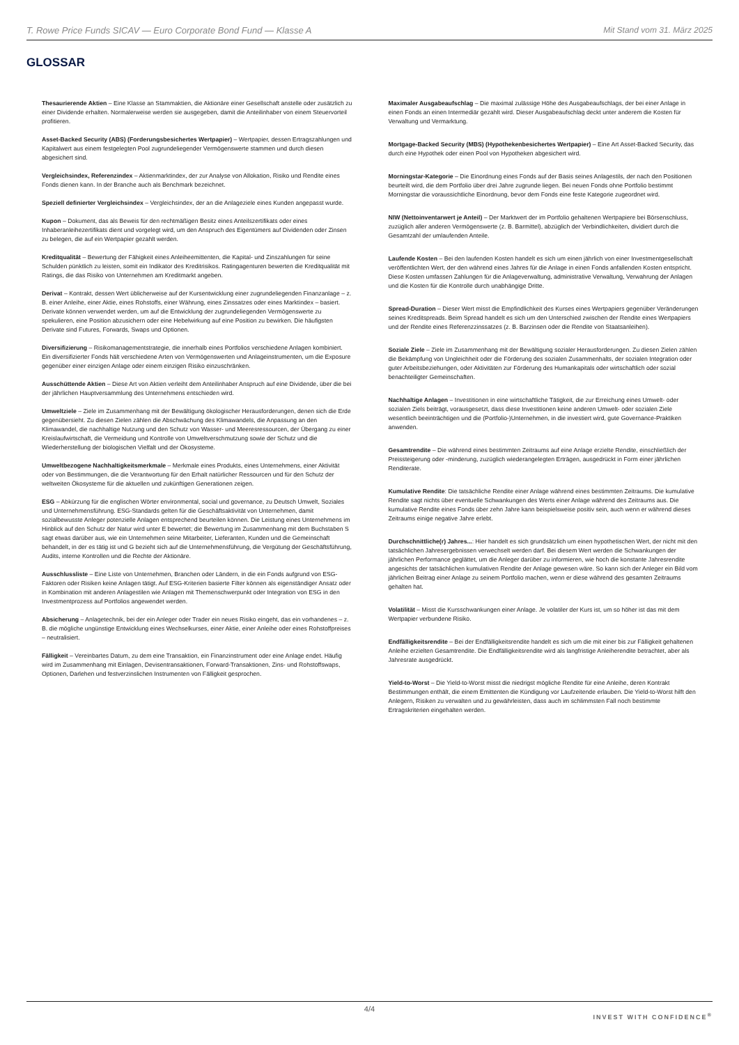T. Rowe Price Funds SICAV — Euro Corporate Bond Fund — Klasse A Mit Stand vom 31. März 2025
GLOSSAR
Thesaurierende Aktien – Eine Klasse an Stammaktien, die Aktionäre einer Gesellschaft anstelle oder zusätzlich zu einer Dividende erhalten. Normalerweise werden sie ausgegeben, damit die Anteilinhaber von einem Steuervorteil profitieren.
Asset-Backed Security (ABS) (Forderungsbesichertes Wertpapier) – Wertpapier, dessen Ertragszahlungen und Kapitalwert aus einem festgelegten Pool zugrundeliegender Vermögenswerte stammen und durch diesen abgesichert sind.
Vergleichsindex, Referenzindex – Aktienmarktindex, der zur Analyse von Allokation, Risiko und Rendite eines Fonds dienen kann. In der Branche auch als Benchmark bezeichnet.
Speziell definierter Vergleichsindex – Vergleichsindex, der an die Anlageziele eines Kunden angepasst wurde.
Kupon – Dokument, das als Beweis für den rechtmäßigen Besitz eines Anteilszertifikats oder eines Inhaberanleihezertifikats dient und vorgelegt wird, um den Anspruch des Eigentümers auf Dividenden oder Zinsen zu belegen, die auf ein Wertpapier gezahlt werden.
Kreditqualität – Bewertung der Fähigkeit eines Anleiheemittenten, die Kapital- und Zinszahlungen für seine Schulden pünktlich zu leisten, somit ein Indikator des Kreditrisikos. Ratingagenturen bewerten die Kreditqualität mit Ratings, die das Risiko von Unternehmen am Kreditmarkt angeben.
Derivat – Kontrakt, dessen Wert üblicherweise auf der Kursentwicklung einer zugrundeliegenden Finanzanlage – z. B. einer Anleihe, einer Aktie, eines Rohstoffs, einer Währung, eines Zinssatzes oder eines Marktindex – basiert. Derivate können verwendet werden, um auf die Entwicklung der zugrundeliegenden Vermögenswerte zu spekulieren, eine Position abzusichern oder eine Hebelwirkung auf eine Position zu bewirken. Die häufigsten Derivate sind Futures, Forwards, Swaps und Optionen.
Diversifizierung – Risikomanagementstrategie, die innerhalb eines Portfolios verschiedene Anlagen kombiniert. Ein diversifizierter Fonds hält verschiedene Arten von Vermögenswerten und Anlageinstrumenten, um die Exposure gegenüber einer einzigen Anlage oder einem einzigen Risiko einzuschränken.
Ausschüttende Aktien – Diese Art von Aktien verleiht dem Anteilinhaber Anspruch auf eine Dividende, über die bei der jährlichen Hauptversammlung des Unternehmens entschieden wird.
Umweltziele – Ziele im Zusammenhang mit der Bewältigung ökologischer Herausforderungen, denen sich die Erde gegenübersieht. Zu diesen Zielen zählen die Abschwächung des Klimawandels, die Anpassung an den Klimawandel, die nachhaltige Nutzung und den Schutz von Wasser- und Meeresressourcen, der Übergang zu einer Kreislaufwirtschaft, die Vermeidung und Kontrolle von Umweltverschmutzung sowie der Schutz und die Wiederherstellung der biologischen Vielfalt und der Ökosysteme.
Umweltbezogene Nachhaltigkeitsmerkmale – Merkmale eines Produkts, eines Unternehmens, einer Aktivität oder von Bestimmungen, die die Verantwortung für den Erhalt natürlicher Ressourcen und für den Schutz der weltweiten Ökosysteme für die aktuellen und zukünftigen Generationen zeigen.
ESG – Abkürzung für die englischen Wörter environmental, social und governance, zu Deutsch Umwelt, Soziales und Unternehmensführung. ESG-Standards gelten für die Geschäftsaktivität von Unternehmen, damit sozialbewusste Anleger potenzielle Anlagen entsprechend beurteilen können. Die Leistung eines Unternehmens im Hinblick auf den Schutz der Natur wird unter E bewertet; die Bewertung im Zusammenhang mit dem Buchstaben S sagt etwas darüber aus, wie ein Unternehmen seine Mitarbeiter, Lieferanten, Kunden und die Gemeinschaft behandelt, in der es tätig ist und G bezieht sich auf die Unternehmensführung, die Vergütung der Geschäftsführung, Audits, interne Kontrollen und die Rechte der Aktionäre.
Ausschlussliste – Eine Liste von Unternehmen, Branchen oder Ländern, in die ein Fonds aufgrund von ESG-Faktoren oder Risiken keine Anlagen tätigt. Auf ESG-Kriterien basierte Filter können als eigenständiger Ansatz oder in Kombination mit anderen Anlagestilen wie Anlagen mit Themenschwerpunkt oder Integration von ESG in den Investmentprozess auf Portfolios angewendet werden.
Absicherung – Anlagetechnik, bei der ein Anleger oder Trader ein neues Risiko eingeht, das ein vorhandenes – z. B. die mögliche ungünstige Entwicklung eines Wechselkurses, einer Aktie, einer Anleihe oder eines Rohstoffpreises – neutralisiert.
Fälligkeit – Vereinbartes Datum, zu dem eine Transaktion, ein Finanzinstrument oder eine Anlage endet. Häufig wird im Zusammenhang mit Einlagen, Devisentransaktionen, Forward-Transaktionen, Zins- und Rohstoffswaps, Optionen, Darlehen und festverzinslichen Instrumenten von Fälligkeit gesprochen.
Maximaler Ausgabeaufschlag – Die maximal zulässige Höhe des Ausgabeaufschlags, der bei einer Anlage in einen Fonds an einen Intermediär gezahlt wird. Dieser Ausgabeaufschlag deckt unter anderem die Kosten für Verwaltung und Vermarktung.
Mortgage-Backed Security (MBS) (Hypothekenbesichertes Wertpapier) – Eine Art Asset-Backed Security, das durch eine Hypothek oder einen Pool von Hypotheken abgesichert wird.
Morningstar-Kategorie – Die Einordnung eines Fonds auf der Basis seines Anlagestils, der nach den Positionen beurteilt wird, die dem Portfolio über drei Jahre zugrunde liegen. Bei neuen Fonds ohne Portfolio bestimmt Morningstar die voraussichtliche Einordnung, bevor dem Fonds eine feste Kategorie zugeordnet wird.
NIW (Nettoinventarwert je Anteil) – Der Marktwert der im Portfolio gehaltenen Wertpapiere bei Börsenschluss, zuzüglich aller anderen Vermögenswerte (z. B. Barmittel), abzüglich der Verbindlichkeiten, dividiert durch die Gesamtzahl der umlaufenden Anteile.
Laufende Kosten – Bei den laufenden Kosten handelt es sich um einen jährlich von einer Investmentgesellschaft veröffentlichten Wert, der den während eines Jahres für die Anlage in einen Fonds anfallenden Kosten entspricht. Diese Kosten umfassen Zahlungen für die Anlageverwaltung, administrative Verwaltung, Verwahrung der Anlagen und die Kosten für die Kontrolle durch unabhängige Dritte.
Spread-Duration – Dieser Wert misst die Empfindlichkeit des Kurses eines Wertpapiers gegenüber Veränderungen seines Kreditspreads. Beim Spread handelt es sich um den Unterschied zwischen der Rendite eines Wertpapiers und der Rendite eines Referenzzinssatzes (z. B. Barzinsen oder die Rendite von Staatsanleihen).
Soziale Ziele – Ziele im Zusammenhang mit der Bewältigung sozialer Herausforderungen. Zu diesen Zielen zählen die Bekämpfung von Ungleichheit oder die Förderung des sozialen Zusammenhalts, der sozialen Integration oder guter Arbeitsbeziehungen, oder Aktivitäten zur Förderung des Humankapitals oder wirtschaftlich oder sozial benachteiligter Gemeinschaften.
Nachhaltige Anlagen – Investitionen in eine wirtschaftliche Tätigkeit, die zur Erreichung eines Umwelt- oder sozialen Ziels beiträgt, vorausgesetzt, dass diese Investitionen keine anderen Umwelt- oder sozialen Ziele wesentlich beeinträchtigen und die (Portfolio-)Unternehmen, in die investiert wird, gute Governance-Praktiken anwenden.
Gesamtrendite – Die während eines bestimmten Zeitraums auf eine Anlage erzielte Rendite, einschließlich der Preissteigerung oder -minderung, zuzüglich wiederangelegten Erträgen, ausgedrückt in Form einer jährlichen Renditerate.
Kumulative Rendite: Die tatsächliche Rendite einer Anlage während eines bestimmten Zeitraums. Die kumulative Rendite sagt nichts über eventuelle Schwankungen des Werts einer Anlage während des Zeitraums aus. Die kumulative Rendite eines Fonds über zehn Jahre kann beispielsweise positiv sein, auch wenn er während dieses Zeitraums einige negative Jahre erlebt.
Durchschnittliche(r) Jahres...: Hier handelt es sich grundsätzlich um einen hypothetischen Wert, der nicht mit den tatsächlichen Jahresergebnissen verwechselt werden darf. Bei diesem Wert werden die Schwankungen der jährlichen Performance geglättet, um die Anleger darüber zu informieren, wie hoch die konstante Jahresrendite angesichts der tatsächlichen kumulativen Rendite der Anlage gewesen wäre. So kann sich der Anleger ein Bild vom jährlichen Beitrag einer Anlage zu seinem Portfolio machen, wenn er diese während des gesamten Zeitraums gehalten hat.
Volatilität – Misst die Kursschwankungen einer Anlage. Je volatiler der Kurs ist, um so höher ist das mit dem Wertpapier verbundene Risiko.
Endfälligkeitsrendite – Bei der Endfälligkeitsrendite handelt es sich um die mit einer bis zur Fälligkeit gehaltenen Anleihe erzielten Gesamtrendite. Die Endfälligkeitsrendite wird als langfristige Anleiherendite betrachtet, aber als Jahresrate ausgedrückt.
Yield-to-Worst – Die Yield-to-Worst misst die niedrigst mögliche Rendite für eine Anleihe, deren Kontrakt Bestimmungen enthält, die einem Emittenten die Kündigung vor Laufzeitende erlauben. Die Yield-to-Worst hilft den Anlegern, Risiken zu verwalten und zu gewährleisten, dass auch im schlimmsten Fall noch bestimmte Ertragskriterien eingehalten werden.
4/4
INVEST WITH CONFIDENCE<sup>®</sup>